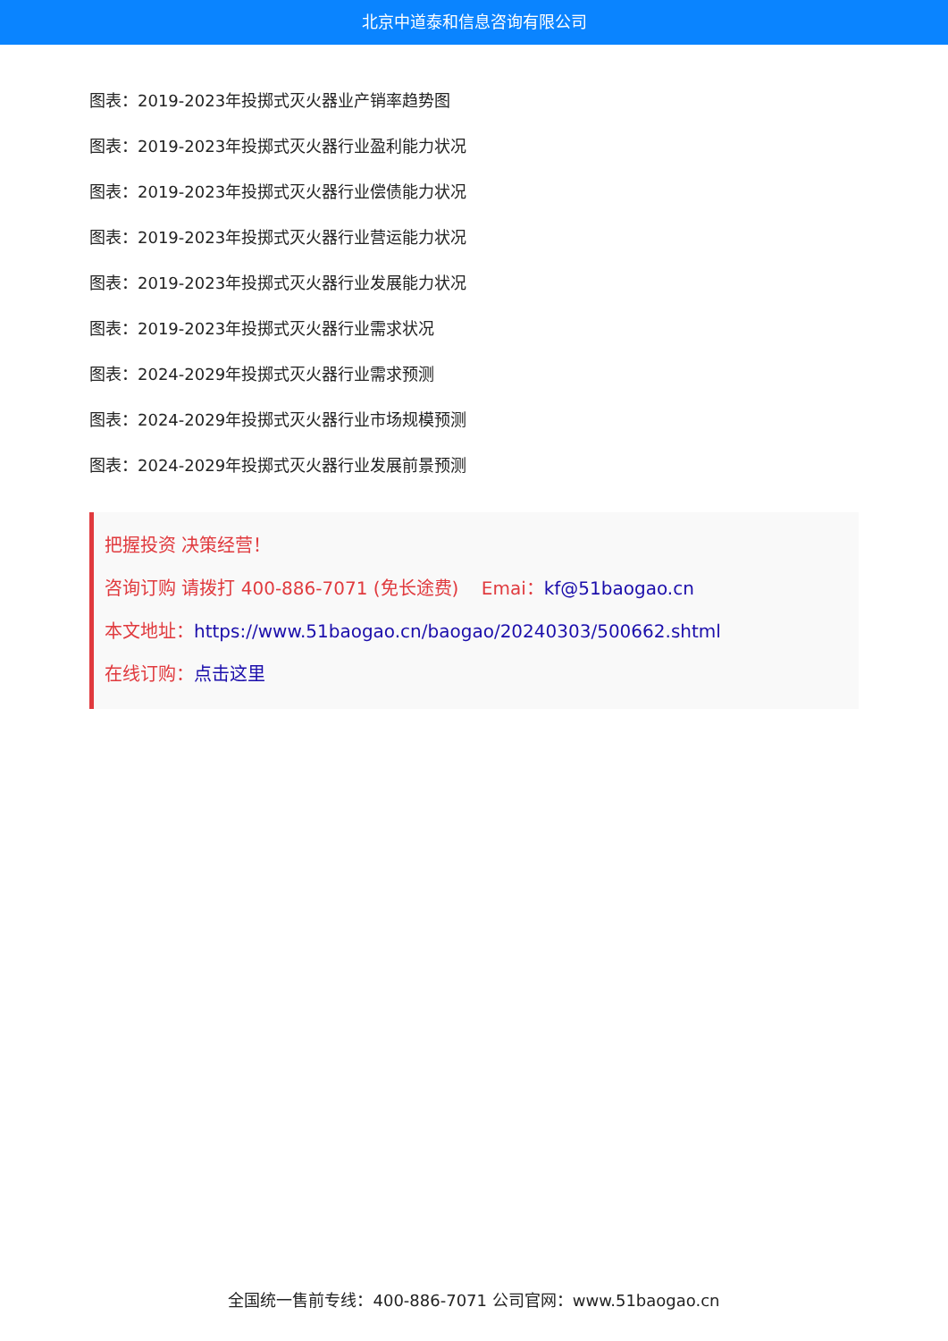北京中道泰和信息咨询有限公司
图表：2019-2023年投掷式灭火器业产销率趋势图
图表：2019-2023年投掷式灭火器行业盈利能力状况
图表：2019-2023年投掷式灭火器行业偿债能力状况
图表：2019-2023年投掷式灭火器行业营运能力状况
图表：2019-2023年投掷式灭火器行业发展能力状况
图表：2019-2023年投掷式灭火器行业需求状况
图表：2024-2029年投掷式灭火器行业需求预测
图表：2024-2029年投掷式灭火器行业市场规模预测
图表：2024-2029年投掷式灭火器行业发展前景预测
把握投资 决策经营！
咨询订购 请拨打 400-886-7071 (免长途费) Emai：kf@51baogao.cn
本文地址：https://www.51baogao.cn/baogao/20240303/500662.shtml
在线订购：点击这里
全国统一售前专线：400-886-7071 公司官网：www.51baogao.cn